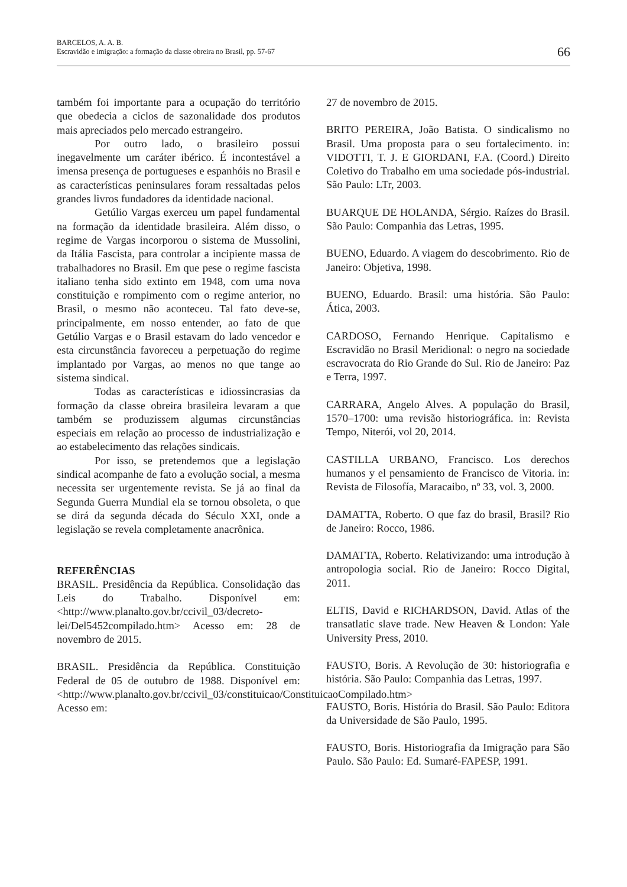BARCELOS, A. A. B.
Escravidão e imigração: a formação da classe obreira no Brasil, pp. 57-67
66
também foi importante para a ocupação do território que obedecia a ciclos de sazonalidade dos produtos mais apreciados pelo mercado estrangeiro.
Por outro lado, o brasileiro possui inegavelmente um caráter ibérico. É incontestável a imensa presença de portugueses e espanhóis no Brasil e as características peninsulares foram ressaltadas pelos grandes livros fundadores da identidade nacional.
Getúlio Vargas exerceu um papel fundamental na formação da identidade brasileira. Além disso, o regime de Vargas incorporou o sistema de Mussolini, da Itália Fascista, para controlar a incipiente massa de trabalhadores no Brasil. Em que pese o regime fascista italiano tenha sido extinto em 1948, com uma nova constituição e rompimento com o regime anterior, no Brasil, o mesmo não aconteceu. Tal fato deve-se, principalmente, em nosso entender, ao fato de que Getúlio Vargas e o Brasil estavam do lado vencedor e esta circunstância favoreceu a perpetuação do regime implantado por Vargas, ao menos no que tange ao sistema sindical.
Todas as características e idiossincrasias da formação da classe obreira brasileira levaram a que também se produzissem algumas circunstâncias especiais em relação ao processo de industrialização e ao estabelecimento das relações sindicais.
Por isso, se pretendemos que a legislação sindical acompanhe de fato a evolução social, a mesma necessita ser urgentemente revista. Se já ao final da Segunda Guerra Mundial ela se tornou obsoleta, o que se dirá da segunda década do Século XXI, onde a legislação se revela completamente anacrônica.
REFERÊNCIAS
BRASIL. Presidência da República. Consolidação das Leis do Trabalho. Disponível em: <http://www.planalto.gov.br/ccivil_03/decreto-lei/Del5452compilado.htm> Acesso em: 28 de novembro de 2015.
BRASIL. Presidência da República. Constituição Federal de 05 de outubro de 1988. Disponível em: <http://www.planalto.gov.br/ccivil_03/constituicao/ConstituicaoCompilado.htm> Acesso em:
27 de novembro de 2015.
BRITO PEREIRA, João Batista. O sindicalismo no Brasil. Uma proposta para o seu fortalecimento. in: VIDOTTI, T. J. E GIORDANI, F.A. (Coord.) Direito Coletivo do Trabalho em uma sociedade pós-industrial. São Paulo: LTr, 2003.
BUARQUE DE HOLANDA, Sérgio. Raízes do Brasil. São Paulo: Companhia das Letras, 1995.
BUENO, Eduardo. A viagem do descobrimento. Rio de Janeiro: Objetiva, 1998.
BUENO, Eduardo. Brasil: uma história. São Paulo: Ática, 2003.
CARDOSO, Fernando Henrique. Capitalismo e Escravidão no Brasil Meridional: o negro na sociedade escravocrata do Rio Grande do Sul. Rio de Janeiro: Paz e Terra, 1997.
CARRARA, Angelo Alves. A população do Brasil, 1570–1700: uma revisão historiográfica. in: Revista Tempo, Niterói, vol 20, 2014.
CASTILLA URBANO, Francisco. Los derechos humanos y el pensamiento de Francisco de Vitoria. in: Revista de Filosofía, Maracaibo, nº 33, vol. 3, 2000.
DAMATTA, Roberto. O que faz do brasil, Brasil? Rio de Janeiro: Rocco, 1986.
DAMATTA, Roberto. Relativizando: uma introdução à antropologia social. Rio de Janeiro: Rocco Digital, 2011.
ELTIS, David e RICHARDSON, David. Atlas of the transatlatic slave trade. New Heaven & London: Yale University Press, 2010.
FAUSTO, Boris. A Revolução de 30: historiografia e história. São Paulo: Companhia das Letras, 1997.
FAUSTO, Boris. História do Brasil. São Paulo: Editora da Universidade de São Paulo, 1995.
FAUSTO, Boris. Historiografia da Imigração para São Paulo. São Paulo: Ed. Sumaré-FAPESP, 1991.